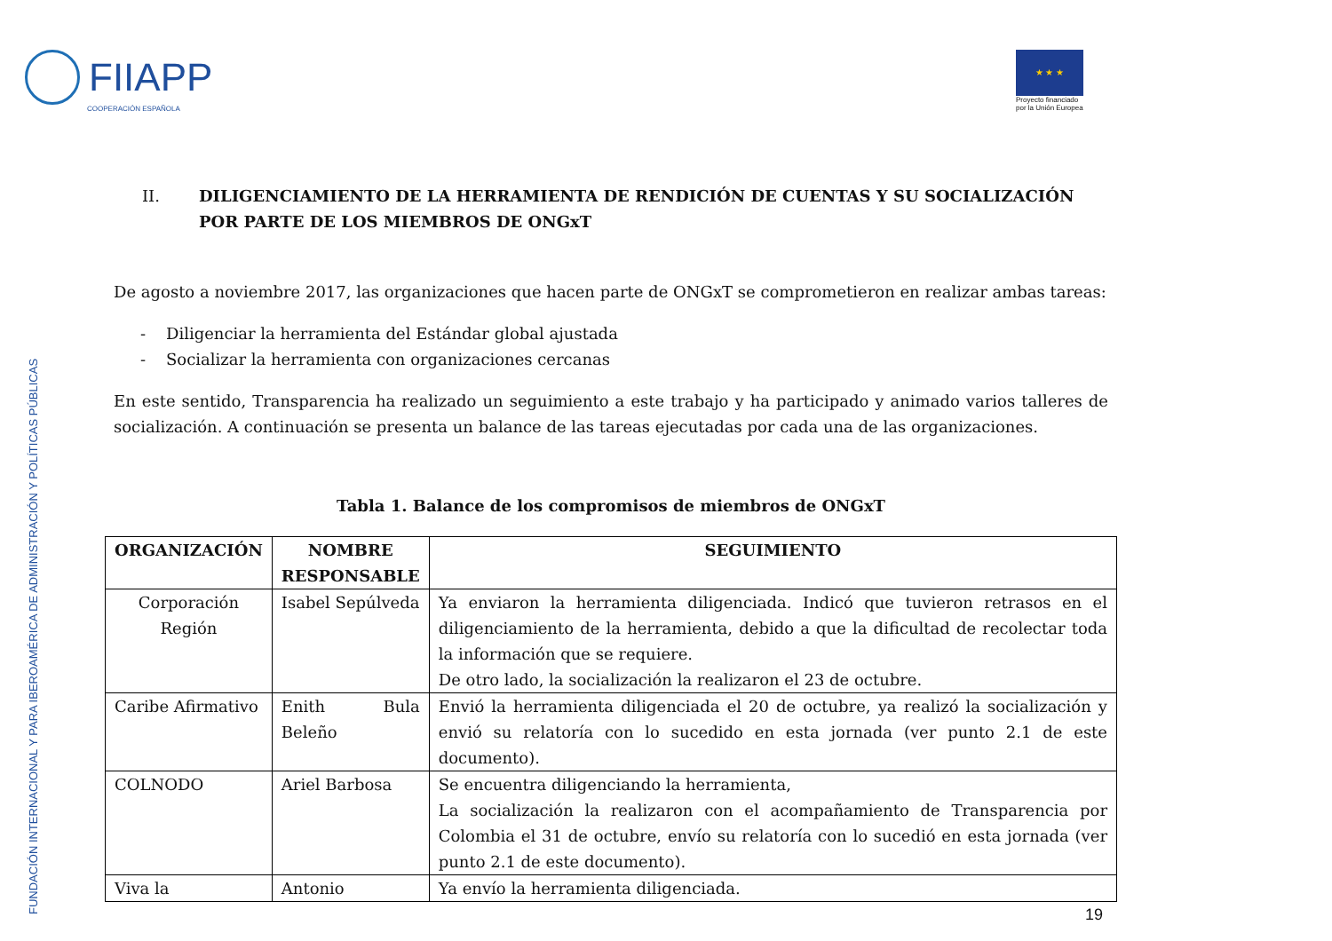FIIAPP
COOPERACIÓN ESPAÑOLA
★ ★ ★
Proyecto financiado
por la Unión Europea
FUNDACIÓN INTERNACIONAL Y PARA IBEROAMÉRICA DE ADMINISTRACIÓN Y POLÍTICAS PÚBLICAS
II. DILIGENCIAMIENTO DE LA HERRAMIENTA DE RENDICIÓN DE CUENTAS Y SU SOCIALIZACIÓN POR PARTE DE LOS MIEMBROS DE ONGxT
De agosto a noviembre 2017, las organizaciones que hacen parte de ONGxT se comprometieron en realizar ambas tareas:
- Diligenciar la herramienta del Estándar global ajustada
- Socializar la herramienta con organizaciones cercanas
En este sentido, Transparencia ha realizado un seguimiento a este trabajo y ha participado y animado varios talleres de socialización. A continuación se presenta un balance de las tareas ejecutadas por cada una de las organizaciones.
Tabla 1. Balance de los compromisos de miembros de ONGxT
| ORGANIZACIÓN | NOMBRE RESPONSABLE | SEGUIMIENTO |
| --- | --- | --- |
| Corporación Región | Isabel Sepúlveda | Ya enviaron la herramienta diligenciada. Indicó que tuvieron retrasos en el diligenciamiento de la herramienta, debido a que la dificultad de recolectar toda la información que se requiere. De otro lado, la socialización la realizaron el 23 de octubre. |
| Caribe Afirmativo | Enith Bula Beleño | Envió la herramienta diligenciada el 20 de octubre, ya realizó la socialización y envió su relatoría con lo sucedido en esta jornada (ver punto 2.1 de este documento). |
| COLNODO | Ariel Barbosa | Se encuentra diligenciando la herramienta, La socialización la realizaron con el acompañamiento de Transparencia por Colombia el 31 de octubre, envío su relatoría con lo sucedió en esta jornada (ver punto 2.1 de este documento). |
| Viva la | Antonio | Ya envío la herramienta diligenciada. |
19